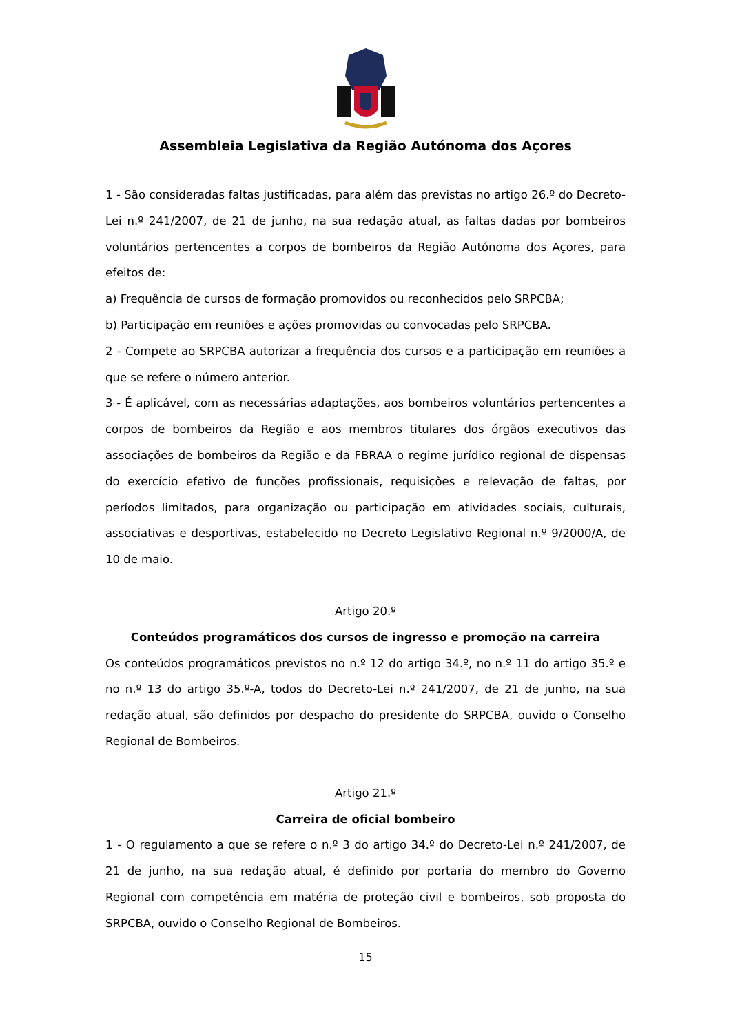Assembleia Legislativa da Região Autónoma dos Açores
1 - São consideradas faltas justificadas, para além das previstas no artigo 26.º do Decreto-Lei n.º 241/2007, de 21 de junho, na sua redação atual, as faltas dadas por bombeiros voluntários pertencentes a corpos de bombeiros da Região Autónoma dos Açores, para efeitos de:
a) Frequência de cursos de formação promovidos ou reconhecidos pelo SRPCBA;
b) Participação em reuniões e ações promovidas ou convocadas pelo SRPCBA.
2 - Compete ao SRPCBA autorizar a frequência dos cursos e a participação em reuniões a que se refere o número anterior.
3 - É aplicável, com as necessárias adaptações, aos bombeiros voluntários pertencentes a corpos de bombeiros da Região e aos membros titulares dos órgãos executivos das associações de bombeiros da Região e da FBRAA o regime jurídico regional de dispensas do exercício efetivo de funções profissionais, requisições e relevação de faltas, por períodos limitados, para organização ou participação em atividades sociais, culturais, associativas e desportivas, estabelecido no Decreto Legislativo Regional n.º 9/2000/A, de 10 de maio.
Artigo 20.º
Conteúdos programáticos dos cursos de ingresso e promoção na carreira
Os conteúdos programáticos previstos no n.º 12 do artigo 34.º, no n.º 11 do artigo 35.º e no n.º 13 do artigo 35.º-A, todos do Decreto-Lei n.º 241/2007, de 21 de junho, na sua redação atual, são definidos por despacho do presidente do SRPCBA, ouvido o Conselho Regional de Bombeiros.
Artigo 21.º
Carreira de oficial bombeiro
1 - O regulamento a que se refere o n.º 3 do artigo 34.º do Decreto-Lei n.º 241/2007, de 21 de junho, na sua redação atual, é definido por portaria do membro do Governo Regional com competência em matéria de proteção civil e bombeiros, sob proposta do SRPCBA, ouvido o Conselho Regional de Bombeiros.
15